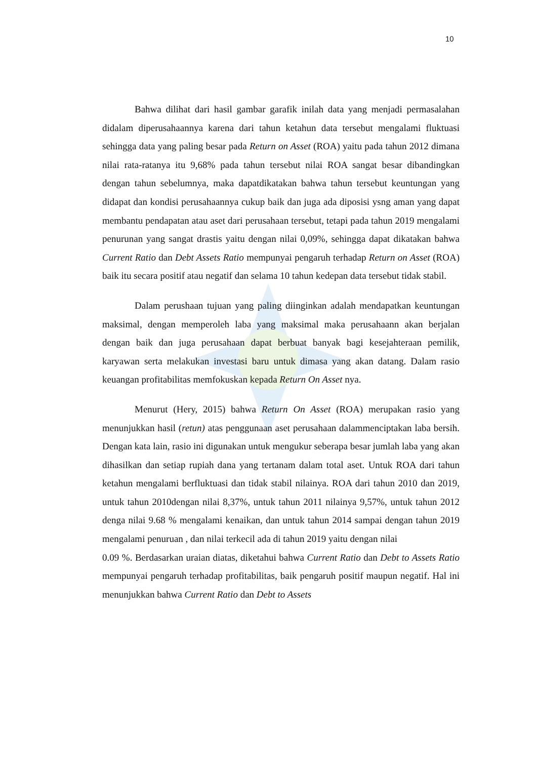10
Bahwa dilihat dari hasil gambar garafik inilah data yang menjadi permasalahan didalam diperusahaannya karena dari tahun ketahun data tersebut mengalami fluktuasi sehingga data yang paling besar pada Return on Asset (ROA) yaitu pada tahun 2012 dimana nilai rata-ratanya itu 9,68% pada tahun tersebut nilai ROA sangat besar dibandingkan dengan tahun sebelumnya, maka dapatdikatakan bahwa tahun tersebut keuntungan yang didapat dan kondisi perusahaannya cukup baik dan juga ada diposisi ysng aman yang dapat membantu pendapatan atau aset dari perusahaan tersebut, tetapi pada tahun 2019 mengalami penurunan yang sangat drastis yaitu dengan nilai 0,09%, sehingga dapat dikatakan bahwa Current Ratio dan Debt Assets Ratio mempunyai pengaruh terhadap Return on Asset (ROA) baik itu secara positif atau negatif dan selama 10 tahun kedepan data tersebut tidak stabil.
Dalam perushaan tujuan yang paling diinginkan adalah mendapatkan keuntungan maksimal, dengan memperoleh laba yang maksimal maka perusahaann akan berjalan dengan baik dan juga perusahaan dapat berbuat banyak bagi kesejahteraan pemilik, karyawan serta melakukan investasi baru untuk dimasa yang akan datang. Dalam rasio keuangan profitabilitas memfokuskan kepada Return On Asset nya.
Menurut (Hery, 2015) bahwa Return On Asset (ROA) merupakan rasio yang menunjukkan hasil (retun) atas penggunaan aset perusahaan dalammenciptakan laba bersih. Dengan kata lain, rasio ini digunakan untuk mengukur seberapa besar jumlah laba yang akan dihasilkan dan setiap rupiah dana yang tertanam dalam total aset. Untuk ROA dari tahun ketahun mengalami berfluktuasi dan tidak stabil nilainya. ROA dari tahun 2010 dan 2019, untuk tahun 2010dengan nilai 8,37%, untuk tahun 2011 nilainya 9,57%, untuk tahun 2012 denga nilai 9.68 % mengalami kenaikan, dan untuk tahun 2014 sampai dengan tahun 2019 mengalami penuruan , dan nilai terkecil ada di tahun 2019 yaitu dengan nilai
0.09 %. Berdasarkan uraian diatas, diketahui bahwa Current Ratio dan Debt to Assets Ratio mempunyai pengaruh terhadap profitabilitas, baik pengaruh positif maupun negatif. Hal ini menunjukkan bahwa Current Ratio dan Debt to Assets